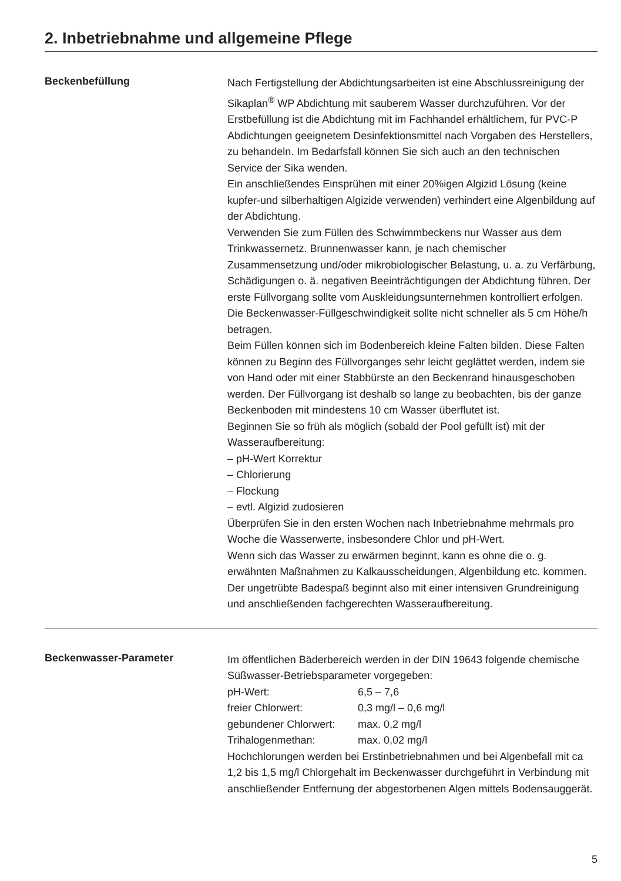2. Inbetriebnahme und allgemeine Pflege
Beckenbefüllung
Nach Fertigstellung der Abdichtungsarbeiten ist eine Abschlussreinigung der Sikaplan<sup>®</sup> WP Abdichtung mit sauberem Wasser durchzuführen. Vor der Erstbefüllung ist die Abdichtung mit im Fachhandel erhältlichem, für PVC-P Abdichtungen geeignetem Desinfektionsmittel nach Vorgaben des Herstellers, zu behandeln. Im Bedarfsfall können Sie sich auch an den technischen Service der Sika wenden.
Ein anschließendes Einsprühen mit einer 20%igen Algizid Lösung (keine kupfer-und silberhaltigen Algizide verwenden) verhindert eine Algenbildung auf der Abdichtung.
Verwenden Sie zum Füllen des Schwimmbeckens nur Wasser aus dem Trinkwassernetz. Brunnenwasser kann, je nach chemischer Zusammensetzung und/oder mikrobiologischer Belastung, u. a. zu Verfärbung, Schädigungen o. ä. negativen Beeinträchtigungen der Abdichtung führen. Der erste Füllvorgang sollte vom Auskleidungsunternehmen kontrolliert erfolgen. Die Beckenwasser-Füllgeschwindigkeit sollte nicht schneller als 5 cm Höhe/h betragen.
Beim Füllen können sich im Bodenbereich kleine Falten bilden. Diese Falten können zu Beginn des Füllvorganges sehr leicht geglättet werden, indem sie von Hand oder mit einer Stabbürste an den Beckenrand hinausgeschoben werden. Der Füllvorgang ist deshalb so lange zu beobachten, bis der ganze Beckenboden mit mindestens 10 cm Wasser überflutet ist.
Beginnen Sie so früh als möglich (sobald der Pool gefüllt ist) mit der Wasseraufbereitung:
– pH-Wert Korrektur
– Chlorierung
– Flockung
– evtl. Algizid zudosieren
Überprüfen Sie in den ersten Wochen nach Inbetriebnahme mehrmals pro Woche die Wasserwerte, insbesondere Chlor und pH-Wert.
Wenn sich das Wasser zu erwärmen beginnt, kann es ohne die o. g. erwähnten Maßnahmen zu Kalkausscheidungen, Algenbildung etc. kommen. Der ungetrübte Badespaß beginnt also mit einer intensiven Grundreinigung und anschließenden fachgerechten Wasseraufbereitung.
Beckenwasser-Parameter
Im öffentlichen Bäderbereich werden in der DIN 19643 folgende chemische Süßwasser-Betriebsparameter vorgegeben:
| pH-Wert: | 6,5 – 7,6 |
| freier Chlorwert: | 0,3 mg/l – 0,6 mg/l |
| gebundener Chlorwert: | max. 0,2 mg/l |
| Trihalogenmethan: | max. 0,02 mg/l |
Hochchlorungen werden bei Erstinbetriebnahmen und bei Algenbefall mit ca 1,2 bis 1,5 mg/l Chlorgehalt im Beckenwasser durchgeführt in Verbindung mit anschließender Entfernung der abgestorbenen Algen mittels Bodensauggerät.
5